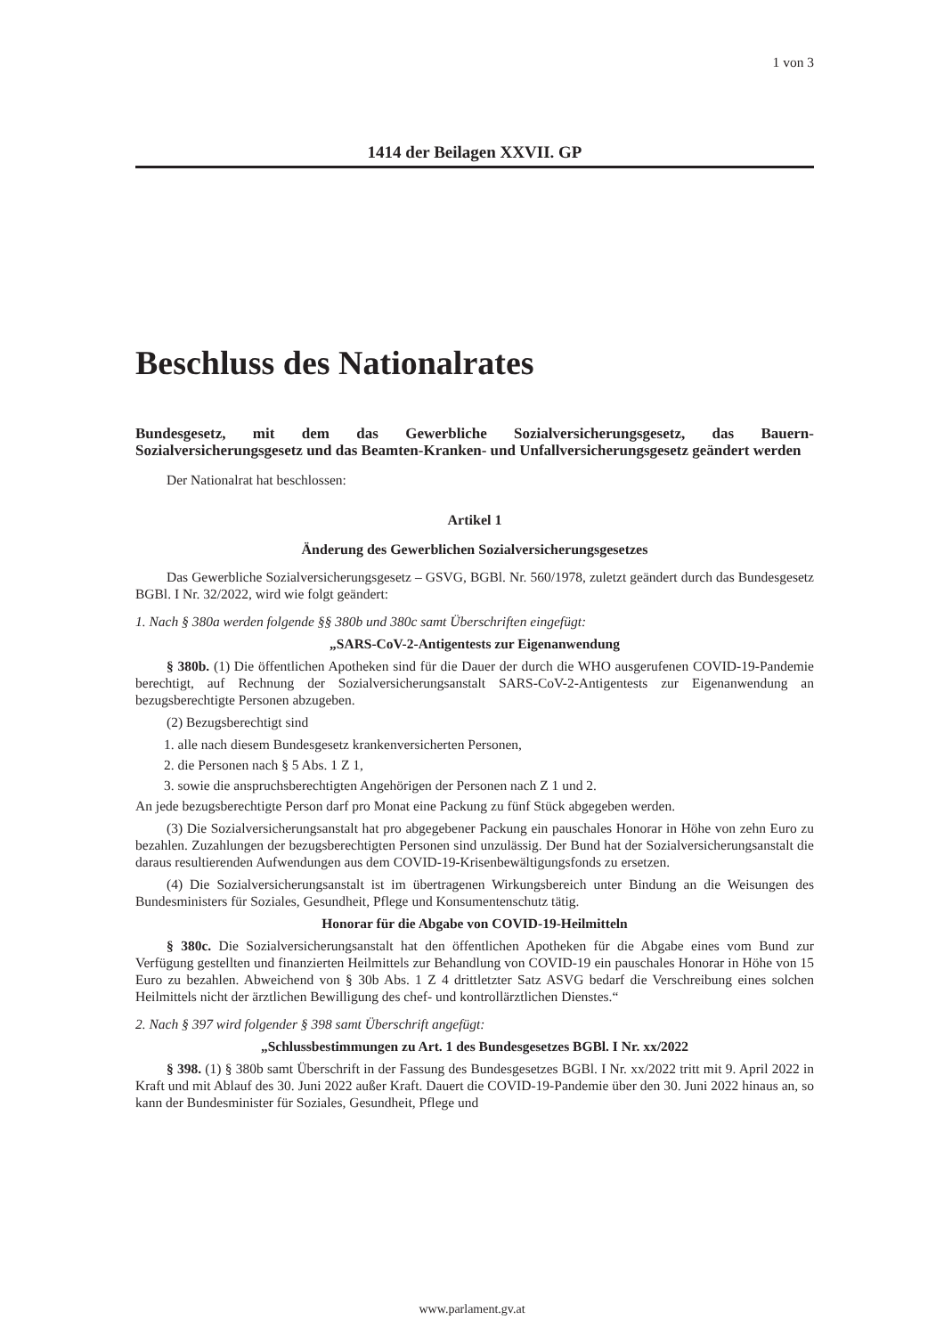1 von 3
1414 der Beilagen XXVII. GP
Beschluss des Nationalrates
Bundesgesetz, mit dem das Gewerbliche Sozialversicherungsgesetz, das Bauern-Sozialversicherungsgesetz und das Beamten-Kranken- und Unfallversicherungsgesetz geändert werden
Der Nationalrat hat beschlossen:
Artikel 1
Änderung des Gewerblichen Sozialversicherungsgesetzes
Das Gewerbliche Sozialversicherungsgesetz – GSVG, BGBl. Nr. 560/1978, zuletzt geändert durch das Bundesgesetz BGBl. I Nr. 32/2022, wird wie folgt geändert:
1. Nach § 380a werden folgende §§ 380b und 380c samt Überschriften eingefügt:
„SARS-CoV-2-Antigentests zur Eigenanwendung
§ 380b. (1) Die öffentlichen Apotheken sind für die Dauer der durch die WHO ausgerufenen COVID-19-Pandemie berechtigt, auf Rechnung der Sozialversicherungsanstalt SARS-CoV-2-Antigentests zur Eigenanwendung an bezugsberechtigte Personen abzugeben.
(2) Bezugsberechtigt sind
1. alle nach diesem Bundesgesetz krankenversicherten Personen,
2. die Personen nach § 5 Abs. 1 Z 1,
3. sowie die anspruchsberechtigten Angehörigen der Personen nach Z 1 und 2.
An jede bezugsberechtigte Person darf pro Monat eine Packung zu fünf Stück abgegeben werden.
(3) Die Sozialversicherungsanstalt hat pro abgegebener Packung ein pauschales Honorar in Höhe von zehn Euro zu bezahlen. Zuzahlungen der bezugsberechtigten Personen sind unzulässig. Der Bund hat der Sozialversicherungsanstalt die daraus resultierenden Aufwendungen aus dem COVID-19-Krisenbewältigungsfonds zu ersetzen.
(4) Die Sozialversicherungsanstalt ist im übertragenen Wirkungsbereich unter Bindung an die Weisungen des Bundesministers für Soziales, Gesundheit, Pflege und Konsumentenschutz tätig.
Honorar für die Abgabe von COVID-19-Heilmitteln
§ 380c. Die Sozialversicherungsanstalt hat den öffentlichen Apotheken für die Abgabe eines vom Bund zur Verfügung gestellten und finanzierten Heilmittels zur Behandlung von COVID-19 ein pauschales Honorar in Höhe von 15 Euro zu bezahlen. Abweichend von § 30b Abs. 1 Z 4 drittletzter Satz ASVG bedarf die Verschreibung eines solchen Heilmittels nicht der ärztlichen Bewilligung des chef- und kontrollärztlichen Dienstes.“
2. Nach § 397 wird folgender § 398 samt Überschrift angefügt:
„Schlussbestimmungen zu Art. 1 des Bundesgesetzes BGBl. I Nr. xx/2022
§ 398. (1) § 380b samt Überschrift in der Fassung des Bundesgesetzes BGBl. I Nr. xx/2022 tritt mit 9. April 2022 in Kraft und mit Ablauf des 30. Juni 2022 außer Kraft. Dauert die COVID-19-Pandemie über den 30. Juni 2022 hinaus an, so kann der Bundesminister für Soziales, Gesundheit, Pflege und
www.parlament.gv.at